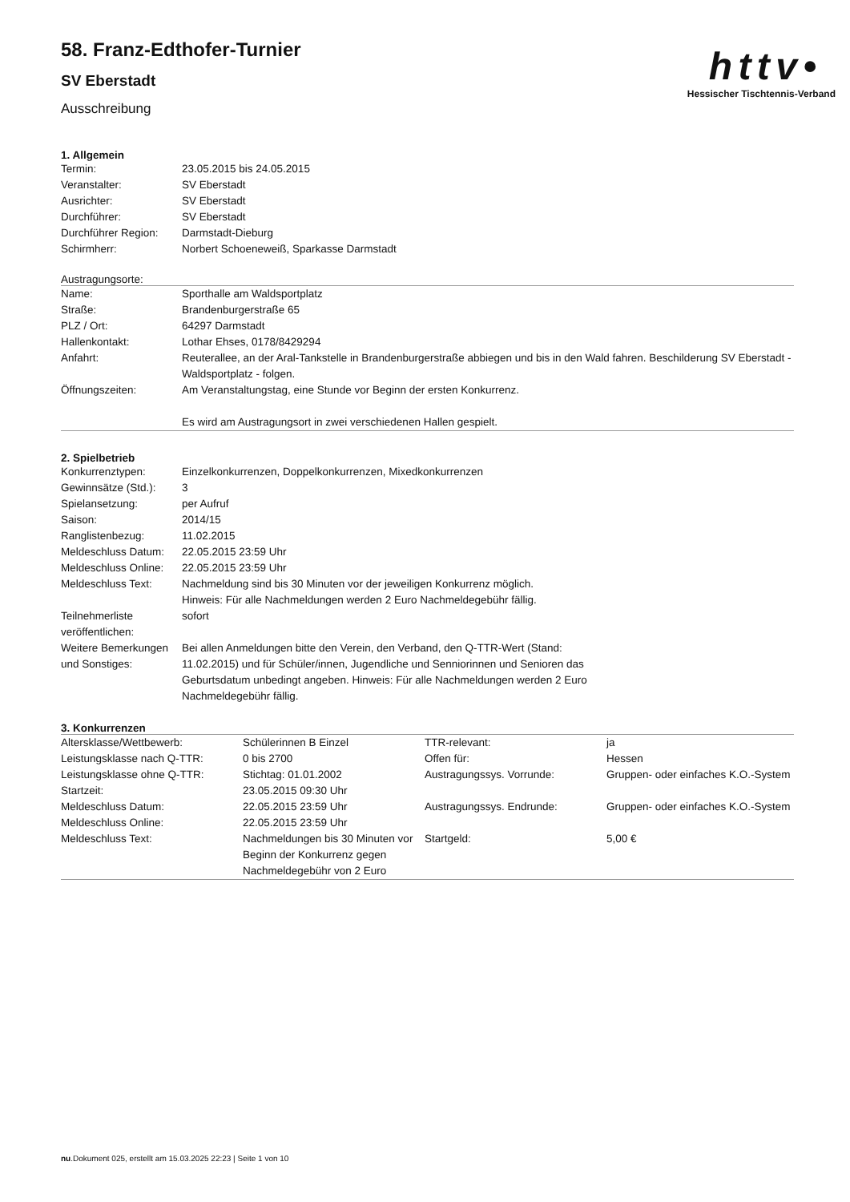58. Franz-Edthofer-Turnier
SV Eberstadt
Ausschreibung
h t t v •
Hessischer Tischtennis-Verband
1. Allgemein
| Termin: | 23.05.2015 bis 24.05.2015 |
| Veranstalter: | SV Eberstadt |
| Ausrichter: | SV Eberstadt |
| Durchführer: | SV Eberstadt |
| Durchführer Region: | Darmstadt-Dieburg |
| Schirmherr: | Norbert Schoeneweiß, Sparkasse Darmstadt |
Austragungsorte:
| Name: | Sporthalle am Waldsportplatz |
| Straße: | Brandenburgerstraße 65 |
| PLZ / Ort: | 64297 Darmstadt |
| Hallenkontakt: | Lothar Ehses, 0178/8429294 |
| Anfahrt: | Reuterallee, an der Aral-Tankstelle in Brandenburgerstraße abbiegen und bis in den Wald fahren. Beschilderung SV Eberstadt - Waldsportplatz - folgen. |
| Öffnungszeiten: | Am Veranstaltungstag, eine Stunde vor Beginn der ersten Konkurrenz. Es wird am Austragungsort in zwei verschiedenen Hallen gespielt. |
2. Spielbetrieb
| Konkurrenztypen: | Einzelkonkurrenzen, Doppelkonkurrenzen, Mixedkonkurrenzen |
| Gewinnsätze (Std.): | 3 |
| Spielansetzung: | per Aufruf |
| Saison: | 2014/15 |
| Ranglistenbezug: | 11.02.2015 |
| Meldeschluss Datum: | 22.05.2015 23:59 Uhr |
| Meldeschluss Online: | 22.05.2015 23:59 Uhr |
| Meldeschluss Text: | Nachmeldung sind bis 30 Minuten vor der jeweiligen Konkurrenz möglich. Hinweis: Für alle Nachmeldungen werden 2 Euro Nachmeldegebühr fällig. |
| Teilnehmerliste veröffentlichen: | sofort |
| Weitere Bemerkungen und Sonstiges: | Bei allen Anmeldungen bitte den Verein, den Verband, den Q-TTR-Wert (Stand: 11.02.2015) und für Schüler/innen, Jugendliche und Senniorinnen und Senioren das Geburtsdatum unbedingt angeben. Hinweis: Für alle Nachmeldungen werden 2 Euro Nachmeldegebühr fällig. |
3. Konkurrenzen
| Altersklasse/Wettbewerb: | Schülerinnen B Einzel | TTR-relevant: | ja |
| Leistungsklasse nach Q-TTR: | 0 bis 2700 | Offen für: | Hessen |
| Leistungsklasse ohne Q-TTR: Startzeit: | Stichtag: 01.01.2002 23.05.2015 09:30 Uhr | Austragungssys. Vorrunde: | Gruppen- oder einfaches K.O.-System |
| Meldeschluss Datum: Meldeschluss Online: | 22.05.2015 23:59 Uhr 22.05.2015 23:59 Uhr | Austragungssys. Endrunde: | Gruppen- oder einfaches K.O.-System |
| Meldeschluss Text: | Nachmeldungen bis 30 Minuten vor Beginn der Konkurrenz gegen Nachmeldegebühr von 2 Euro | Startgeld: | 5,00 € |
nu.Dokument 025, erstellt am 15.03.2025 22:23 | Seite 1 von 10